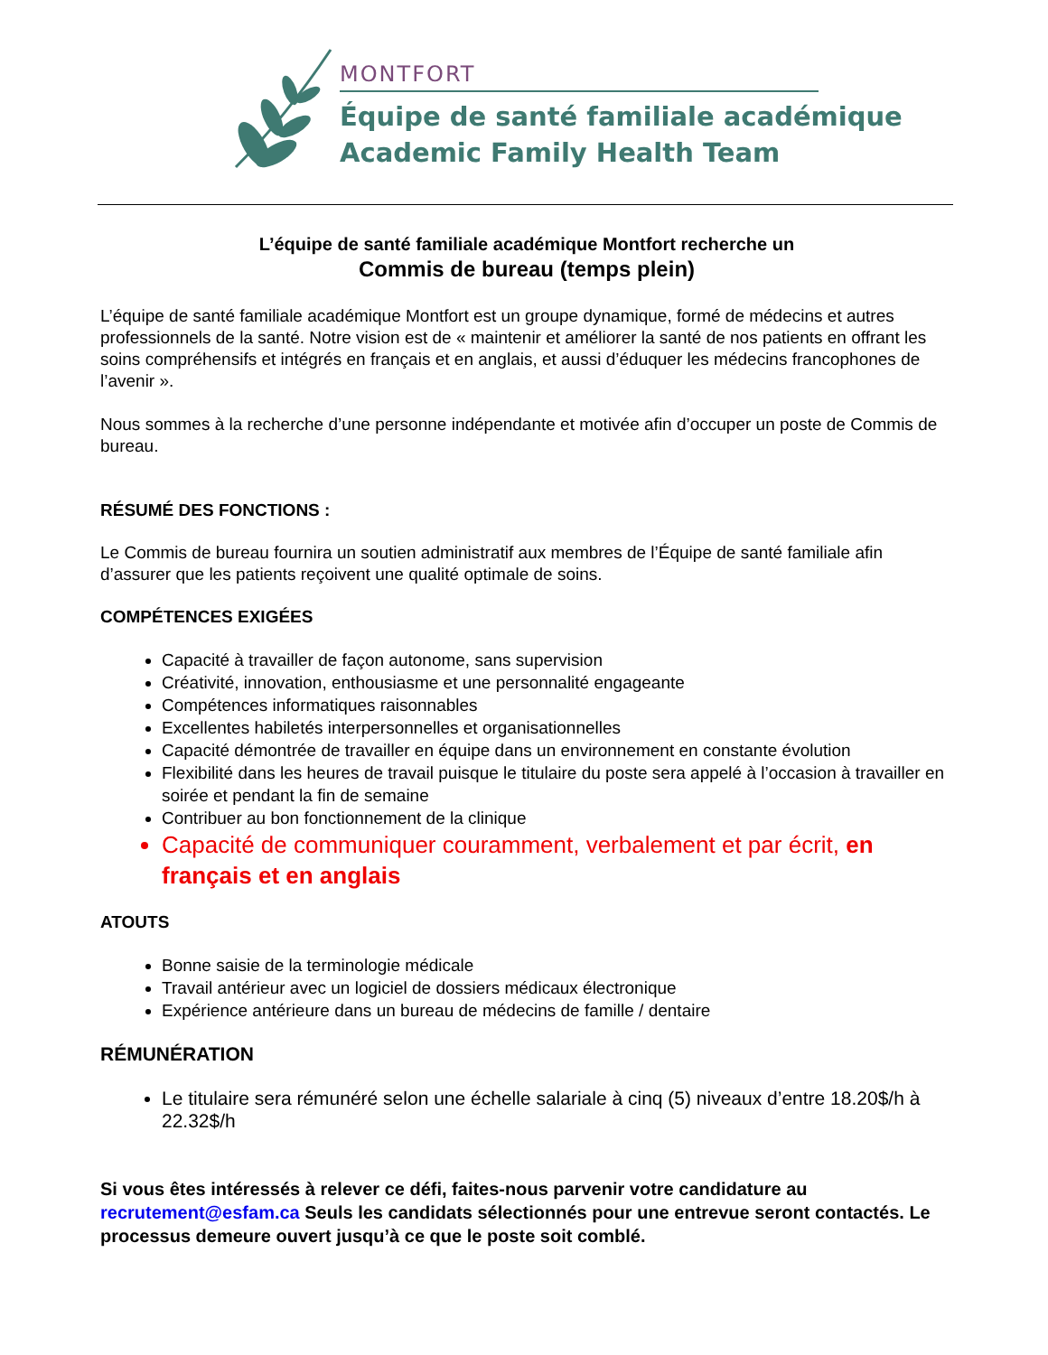MONTFORT
Équipe de santé familiale académique
Academic Family Health Team
L’équipe de santé familiale académique Montfort recherche un
Commis de bureau (temps plein)
L’équipe de santé familiale académique Montfort est un groupe dynamique, formé de médecins et autres professionnels de la santé. Notre vision est de « maintenir et améliorer la santé de nos patients en offrant les soins compréhensifs et intégrés en français et en anglais, et aussi d’éduquer les médecins francophones de l’avenir ».
Nous sommes à la recherche d’une personne indépendante et motivée afin d’occuper un poste de Commis de bureau.
RÉSUMÉ DES FONCTIONS :
Le Commis de bureau fournira un soutien administratif aux membres de l’Équipe de santé familiale afin d’assurer que les patients reçoivent une qualité optimale de soins.
COMPÉTENCES EXIGÉES
Capacité à travailler de façon autonome, sans supervision
Créativité, innovation, enthousiasme et une personnalité engageante
Compétences informatiques raisonnables
Excellentes habiletés interpersonnelles et organisationnelles
Capacité démontrée de travailler en équipe dans un environnement en constante évolution
Flexibilité dans les heures de travail puisque le titulaire du poste sera appelé à l’occasion à travailler en soirée et pendant la fin de semaine
Contribuer au bon fonctionnement de la clinique
Capacité de communiquer couramment, verbalement et par écrit, en français et en anglais
ATOUTS
Bonne saisie de la terminologie médicale
Travail antérieur avec un logiciel de dossiers médicaux électronique
Expérience antérieure dans un bureau de médecins de famille / dentaire
RÉMUNÉRATION
Le titulaire sera rémunéré selon une échelle salariale à cinq (5) niveaux d’entre 18.20$/h à 22.32$/h
Si vous êtes intéressés à relever ce défi, faites-nous parvenir votre candidature au recrutement@esfam.ca Seuls les candidats sélectionnés pour une entrevue seront contactés. Le processus demeure ouvert jusqu’à ce que le poste soit comblé.